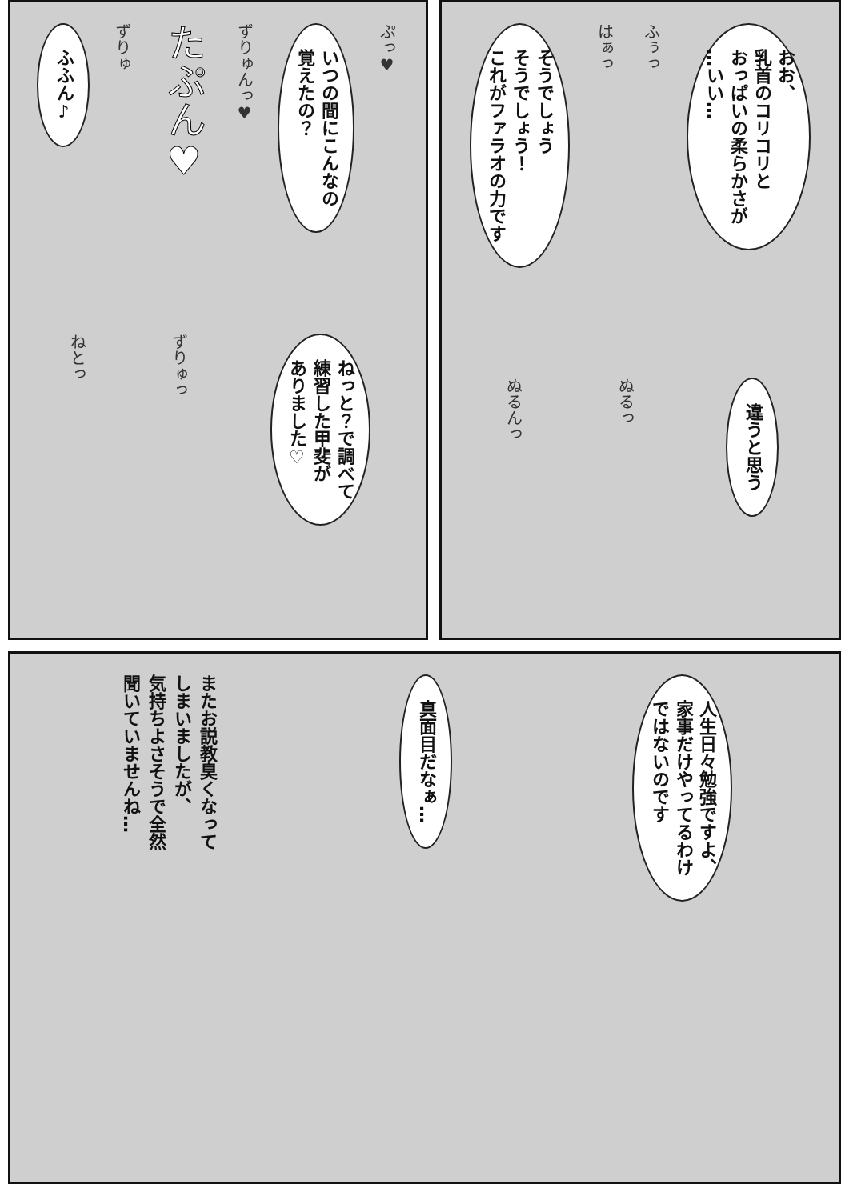おお、
乳首のコリコリと
おっぱいの柔らかさが
…いい…
ふぅっ
はぁっ
そうでしょう
そうでしょう！
これがファラオの力です
違うと思う
ぬるっ
ぬるんっ
ぷっ♥
いつの間にこんなの
覚えたの？
ずりゅんっ♥
たぷん♥
ずりゅ
ふふん♪
ねっと？で調べて
練習した甲斐が
ありました♡
ずりゅっ
ねとっ
人生日々勉強ですよ、
家事だけやってるわけ
ではないのです
真面目だなぁ…
またお説教臭くなって
しまいましたが、
気持ちよさそうで全然
聞いていませんね…